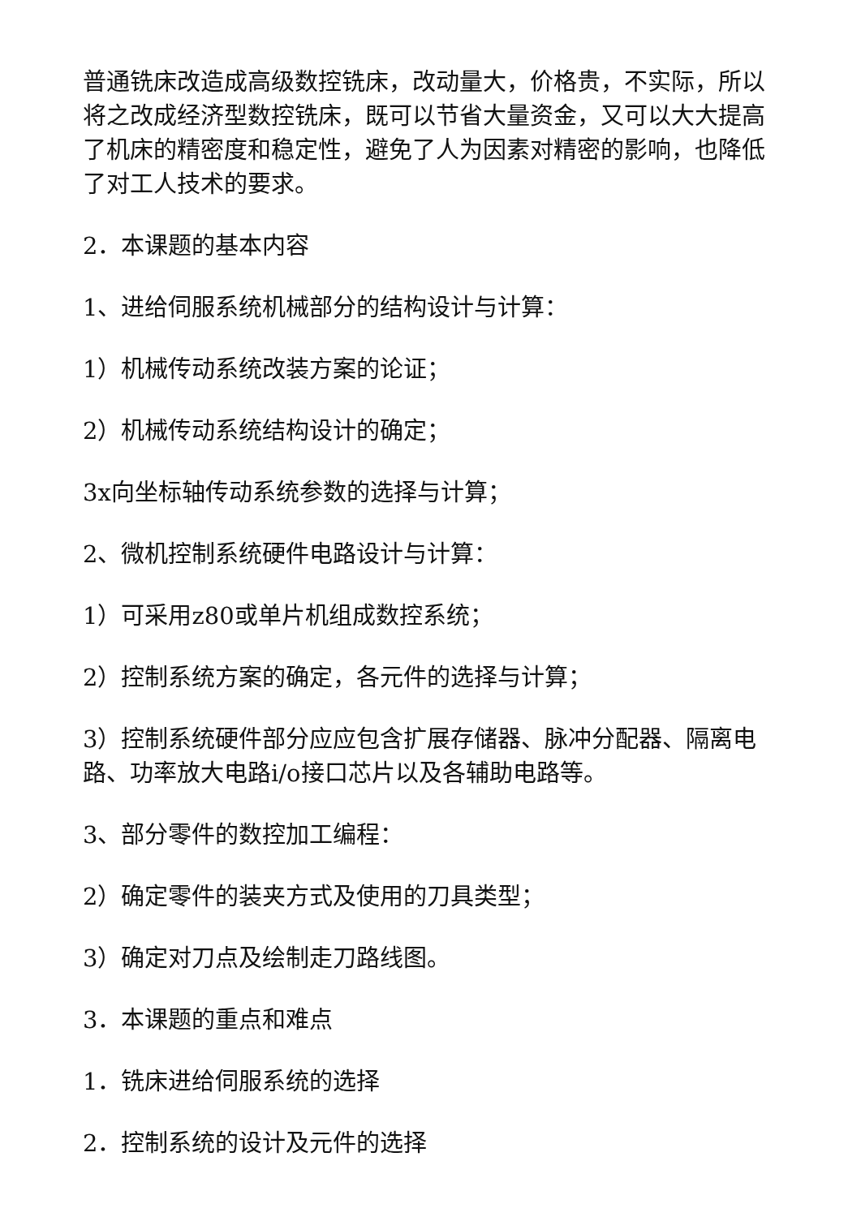普通铣床改造成高级数控铣床，改动量大，价格贵，不实际，所以将之改成经济型数控铣床，既可以节省大量资金，又可以大大提高了机床的精密度和稳定性，避免了人为因素对精密的影响，也降低了对工人技术的要求。
2．本课题的基本内容
1、进给伺服系统机械部分的结构设计与计算：
1）机械传动系统改装方案的论证；
2）机械传动系统结构设计的确定；
3x向坐标轴传动系统参数的选择与计算；
2、微机控制系统硬件电路设计与计算：
1）可采用z80或单片机组成数控系统；
2）控制系统方案的确定，各元件的选择与计算；
3）控制系统硬件部分应应包含扩展存储器、脉冲分配器、隔离电路、功率放大电路i/o接口芯片以及各辅助电路等。
3、部分零件的数控加工编程：
2）确定零件的装夹方式及使用的刀具类型；
3）确定对刀点及绘制走刀路线图。
3．本课题的重点和难点
1．铣床进给伺服系统的选择
2．控制系统的设计及元件的选择